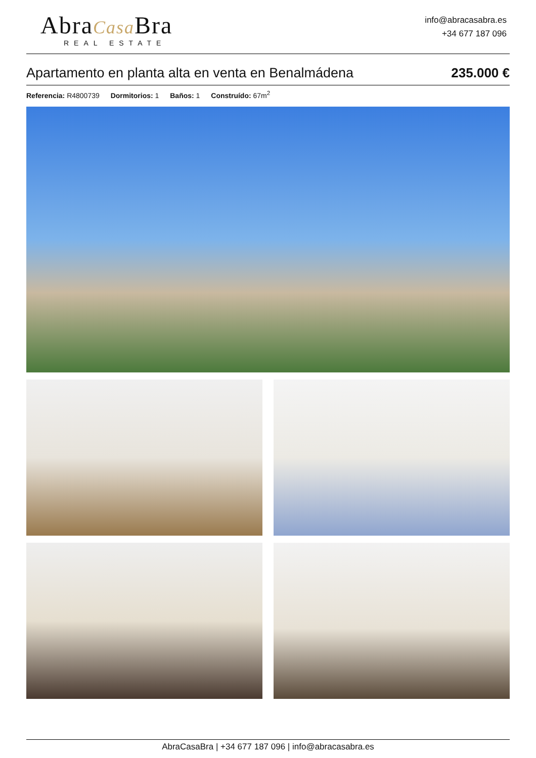AbraCasa Bra
REAL ESTATE
info@abracasabra.es
+34 677 187 096
Apartamento en planta alta en venta en Benalmádena
235.000 €
Referencia: R4800739 Dormitorios: 1 Baños: 1 Construído: 67m<sup>2</sup>
AbraCasaBra | +34 677 187 096 | info@abracasabra.es